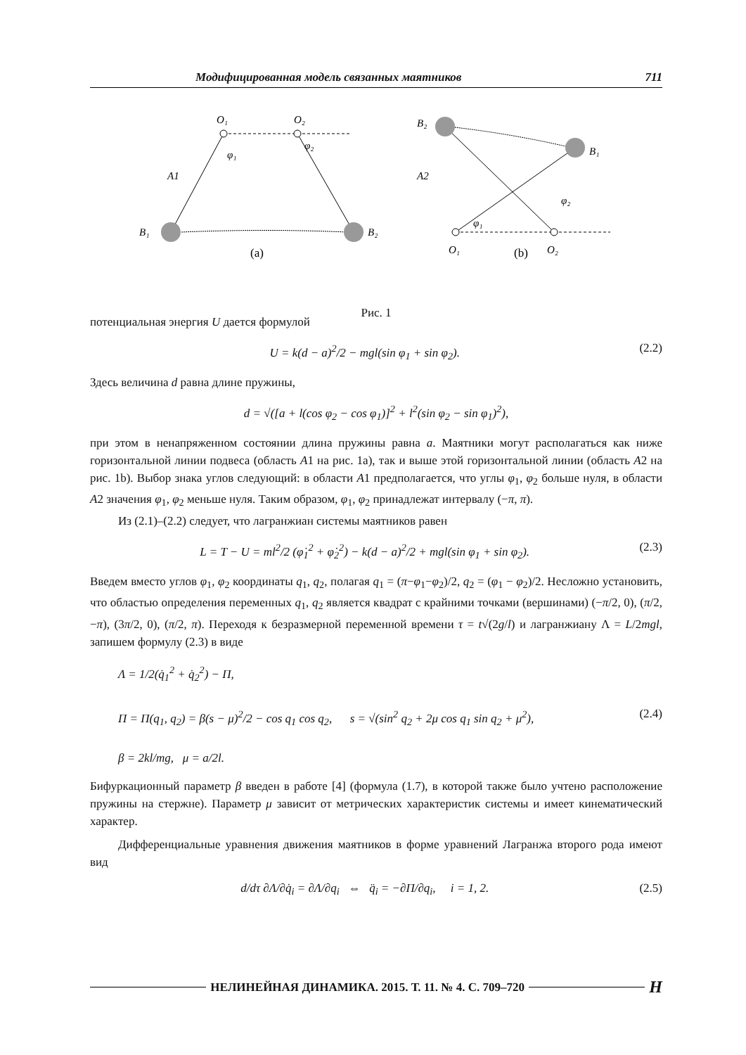Модифицированная модель связанных маятников 711
O₁
O₂
φ₁
φ₂
A1
B₁
B₂
B₂
B₁
A2
φ₂
φ₁
O₁
O₂
(a)
(b)
Рис. 1
потенциальная энергия U дается формулой
U = k(d − a)<sup>2</sup>/2 − mgl(sin φ<sub>1</sub> + sin φ<sub>2</sub>). (2.2)
Здесь величина d равна длине пружины,
d = √([a + l(cos φ<sub>2</sub> − cos φ<sub>1</sub>)]<sup>2</sup> + l<sup>2</sup>(sin φ<sub>2</sub> − sin φ<sub>1</sub>)<sup>2</sup>),
при этом в ненапряженном состоянии длина пружины равна a. Маятники могут располагаться как ниже горизонтальной линии подвеса (область A1 на рис. 1a), так и выше этой горизонтальной линии (область A2 на рис. 1b). Выбор знака углов следующий: в области A1 предполагается, что углы φ<sub>1</sub>, φ<sub>2</sub> больше нуля, в области A2 значения φ<sub>1</sub>, φ<sub>2</sub> меньше нуля. Таким образом, φ<sub>1</sub>, φ<sub>2</sub> принадлежат интервалу (−π, π).
Из (2.1)–(2.2) следует, что лагранжиан системы маятников равен
L = T − U = ml<sup>2</sup>/2 (φ̇<sub>1</sub><sup>2</sup> + φ̇<sub>2</sub><sup>2</sup>) − k(d − a)<sup>2</sup>/2 + mgl(sin φ<sub>1</sub> + sin φ<sub>2</sub>). (2.3)
Введем вместо углов φ<sub>1</sub>, φ<sub>2</sub> координаты q<sub>1</sub>, q<sub>2</sub>, полагая q<sub>1</sub> = (π−φ<sub>1</sub>−φ<sub>2</sub>)/2, q<sub>2</sub> = (φ<sub>1</sub> − φ<sub>2</sub>)/2. Несложно установить, что областью определения переменных q<sub>1</sub>, q<sub>2</sub> является квадрат с крайними точками (вершинами) (−π/2, 0), (π/2, −π), (3π/2, 0), (π/2, π). Переходя к безразмерной переменной времени τ = t√(2g/l) и лагранжиану Λ = L/2mgl, запишем формулу (2.3) в виде
Λ = 1/2(q̇<sub>1</sub><sup>2</sup> + q̇<sub>2</sub><sup>2</sup>) − Π,
Π = Π(q<sub>1</sub>, q<sub>2</sub>) = β(s − μ)<sup>2</sup>/2 − cos q<sub>1</sub> cos q<sub>2</sub>, s = √(sin<sup>2</sup> q<sub>2</sub> + 2μ cos q<sub>1</sub> sin q<sub>2</sub> + μ<sup>2</sup>),
β = 2kl/mg, μ = a/2l. (2.4)
Бифуркационный параметр β введен в работе [4] (формула (1.7), в которой также было учтено расположение пружины на стержне). Параметр μ зависит от метрических характеристик системы и имеет кинематический характер.
Дифференциальные уравнения движения маятников в форме уравнений Лагранжа второго рода имеют вид
d/dτ ∂Λ/∂q̇<sub>i</sub> = ∂Λ/∂q<sub>i</sub> ⇔ q̈<sub>i</sub> = −∂Π/∂q<sub>i</sub>, i = 1, 2. (2.5)
НЕЛИНЕЙНАЯ ДИНАМИКА. 2015. Т. 11. № 4. С. 709–720 Н